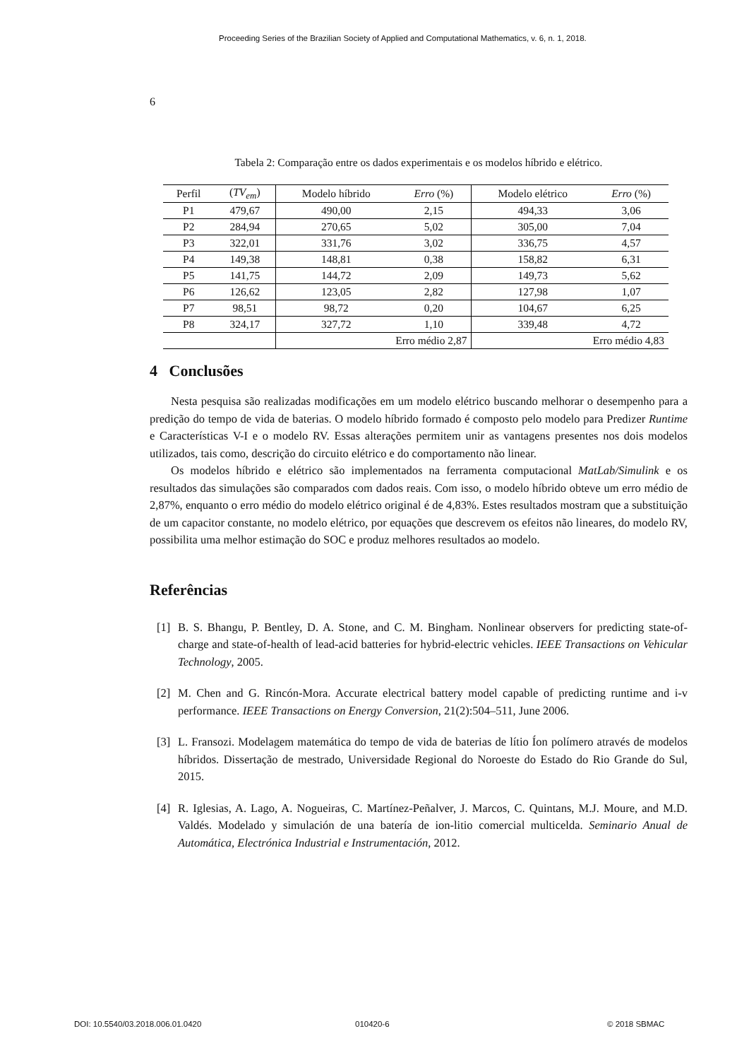Proceeding Series of the Brazilian Society of Applied and Computational Mathematics, v. 6, n. 1, 2018.
6
Tabela 2: Comparação entre os dados experimentais e os modelos híbrido e elétrico.
| Perfil | ( TV<sub>em</sub> ) | Modelo híbrido | Erro (%) | Modelo elétrico | Erro (%) |
| --- | --- | --- | --- | --- | --- |
| P1 | 479,67 | 490,00 | 2,15 | 494,33 | 3,06 |
| P2 | 284,94 | 270,65 | 5,02 | 305,00 | 7,04 |
| P3 | 322,01 | 331,76 | 3,02 | 336,75 | 4,57 |
| P4 | 149,38 | 148,81 | 0,38 | 158,82 | 6,31 |
| P5 | 141,75 | 144,72 | 2,09 | 149,73 | 5,62 |
| P6 | 126,62 | 123,05 | 2,82 | 127,98 | 1,07 |
| P7 | 98,51 | 98,72 | 0,20 | 104,67 | 6,25 |
| P8 | 324,17 | 327,72 | 1,10 | 339,48 | 4,72 |
| | | Erro médio 2,87 | | Erro médio 4,83 | |
4 Conclusões
Nesta pesquisa são realizadas modificações em um modelo elétrico buscando melhorar o desempenho para a predição do tempo de vida de baterias. O modelo híbrido formado é composto pelo modelo para Predizer Runtime e Características V-I e o modelo RV. Essas alterações permitem unir as vantagens presentes nos dois modelos utilizados, tais como, descrição do circuito elétrico e do comportamento não linear.
Os modelos híbrido e elétrico são implementados na ferramenta computacional MatLab/Simulink e os resultados das simulações são comparados com dados reais. Com isso, o modelo híbrido obteve um erro médio de 2,87%, enquanto o erro médio do modelo elétrico original é de 4,83%. Estes resultados mostram que a substituição de um capacitor constante, no modelo elétrico, por equações que descrevem os efeitos não lineares, do modelo RV, possibilita uma melhor estimação do SOC e produz melhores resultados ao modelo.
Referências
[1] B. S. Bhangu, P. Bentley, D. A. Stone, and C. M. Bingham. Nonlinear observers for predicting state-of-charge and state-of-health of lead-acid batteries for hybrid-electric vehicles. IEEE Transactions on Vehicular Technology, 2005.
[2] M. Chen and G. Rincón-Mora. Accurate electrical battery model capable of predicting runtime and i-v performance. IEEE Transactions on Energy Conversion, 21(2):504–511, June 2006.
[3] L. Fransozi. Modelagem matemática do tempo de vida de baterias de lítio Íon polímero através de modelos híbridos. Dissertação de mestrado, Universidade Regional do Noroeste do Estado do Rio Grande do Sul, 2015.
[4] R. Iglesias, A. Lago, A. Nogueiras, C. Martínez-Peñalver, J. Marcos, C. Quintans, M.J. Moure, and M.D. Valdés. Modelado y simulación de una batería de ion-litio comercial multicelda. Seminario Anual de Automática, Electrónica Industrial e Instrumentación, 2012.
DOI: 10.5540/03.2018.006.01.0420
010420-6 © 2018 SBMAC